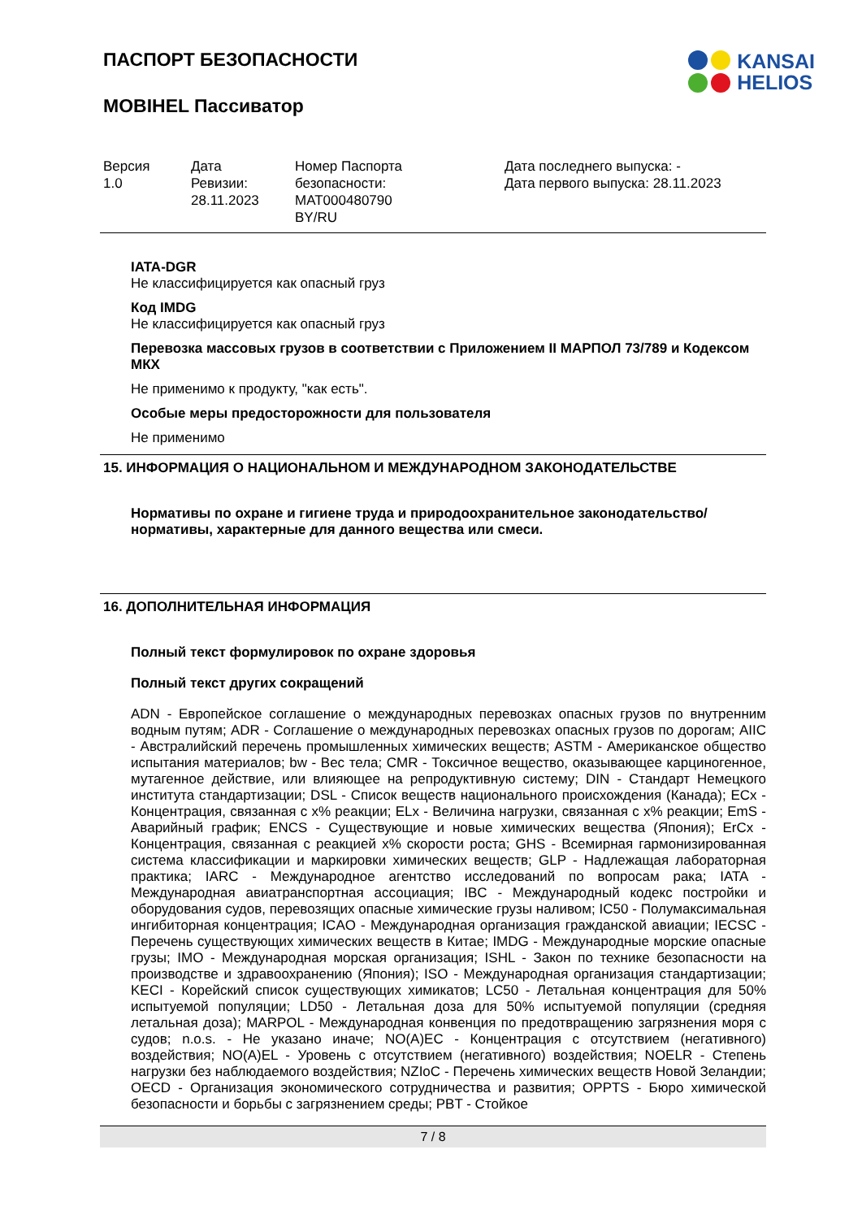KANSAI
HELIOS
ПАСПОРТ БЕЗОПАСНОСТИ
MOBIHEL Пассиватор
| Версия 1.0 | Дата Ревизии: 28.11.2023 | Номер Паспорта безопасности: MAT000480790 BY/RU | Дата последнего выпуска: - Дата первого выпуска: 28.11.2023 |
IATA-DGR
Не классифицируется как опасный груз
Код IMDG
Не классифицируется как опасный груз
Перевозка массовых грузов в соответствии с Приложением II МАРПОЛ 73/789 и Кодексом МКХ
Не применимо к продукту, "как есть".
Особые меры предосторожности для пользователя
Не применимо
15. ИНФОРМАЦИЯ О НАЦИОНАЛЬНОМ И МЕЖДУНАРОДНОМ ЗАКОНОДАТЕЛЬСТВЕ
Нормативы по охране и гигиене труда и природоохранительное законодательство/нормативы, характерные для данного вещества или смеси.
16. ДОПОЛНИТЕЛЬНАЯ ИНФОРМАЦИЯ
Полный текст формулировок по охране здоровья
Полный текст других сокращений
ADN - Европейское соглашение о международных перевозках опасных грузов по внутренним водным путям; ADR - Соглашение о международных перевозках опасных грузов по дорогам; AIIC - Австралийский перечень промышленных химических веществ; ASTM - Американское общество испытания материалов; bw - Вес тела; CMR - Токсичное вещество, оказывающее карциногенное, мутагенное действие, или влияющее на репродуктивную систему; DIN - Стандарт Немецкого института стандартизации; DSL - Список веществ национального происхождения (Канада); ECx - Концентрация, связанная с x% реакции; ELx - Величина нагрузки, связанная с x% реакции; EmS - Аварийный график; ENCS - Существующие и новые химических вещества (Япония); ErCx - Концентрация, связанная с реакцией x% скорости роста; GHS - Всемирная гармонизированная система классификации и маркировки химических веществ; GLP - Надлежащая лабораторная практика; IARC - Международное агентство исследований по вопросам рака; IATA - Международная авиатранспортная ассоциация; IBC - Международный кодекс постройки и оборудования судов, перевозящих опасные химические грузы наливом; IC50 - Полумаксимальная ингибиторная концентрация; ICAO - Международная организация гражданской авиации; IECSC - Перечень существующих химических веществ в Китае; IMDG - Международные морские опасные грузы; IMO - Международная морская организация; ISHL - Закон по технике безопасности на производстве и здравоохранению (Япония); ISO - Международная организация стандартизации; KECI - Корейский список существующих химикатов; LC50 - Летальная концентрация для 50% испытуемой популяции; LD50 - Летальная доза для 50% испытуемой популяции (средняя летальная доза); MARPOL - Международная конвенция по предотвращению загрязнения моря с судов; n.o.s. - Не указано иначе; NO(A)EC - Концентрация с отсутствием (негативного) воздействия; NO(A)EL - Уровень с отсутствием (негативного) воздействия; NOELR - Степень нагрузки без наблюдаемого воздействия; NZIoC - Перечень химических веществ Новой Зеландии; OECD - Организация экономического сотрудничества и развития; OPPTS - Бюро химической безопасности и борьбы с загрязнением среды; PBT - Стойкое
7 / 8